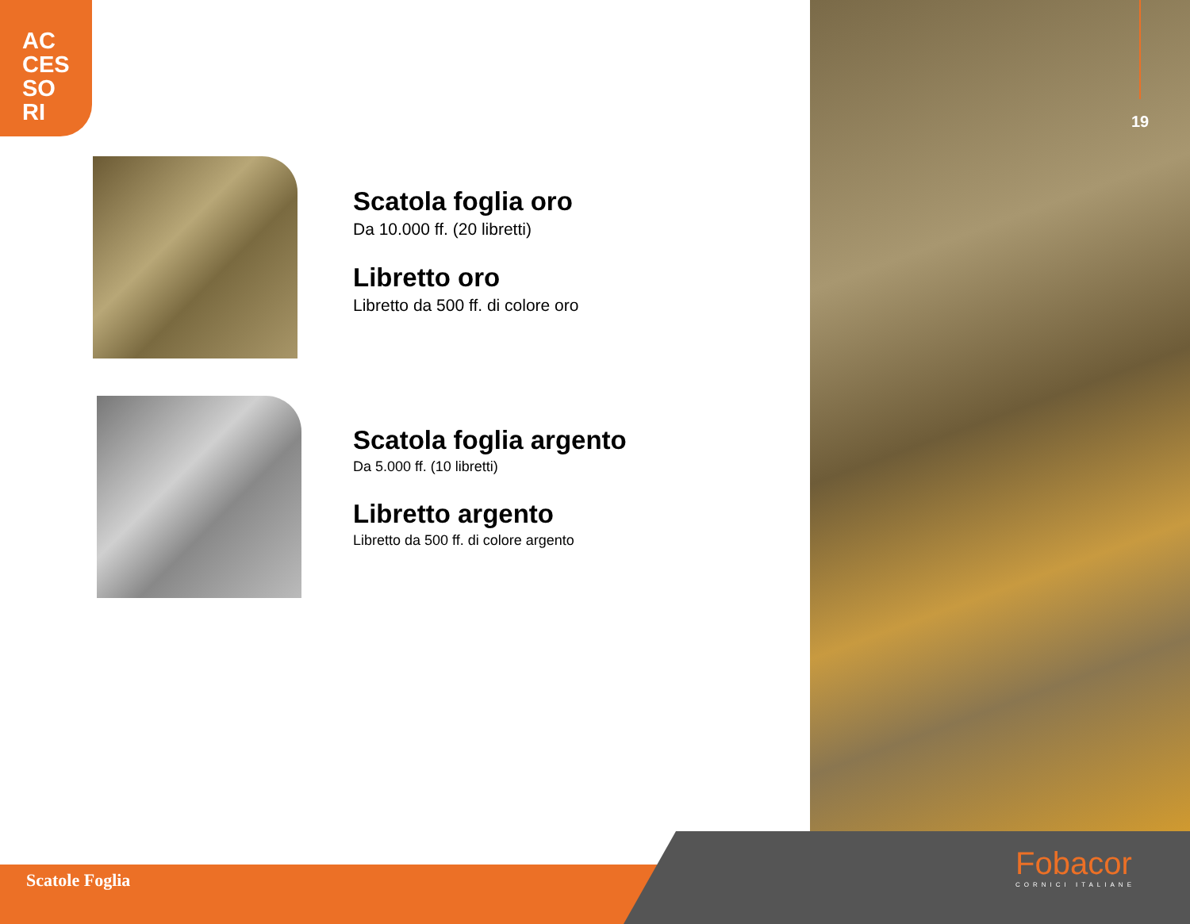AC
CES
SO
RI
19
Scatola foglia oro
Da 10.000 ff. (20 libretti)
Libretto oro
Libretto da 500 ff. di colore oro
Scatola foglia argento
Da 5.000 ff. (10 libretti)
Libretto argento
Libretto da 500 ff. di colore argento
Scatole Foglia Fobacor
CORNICI ITALIANE